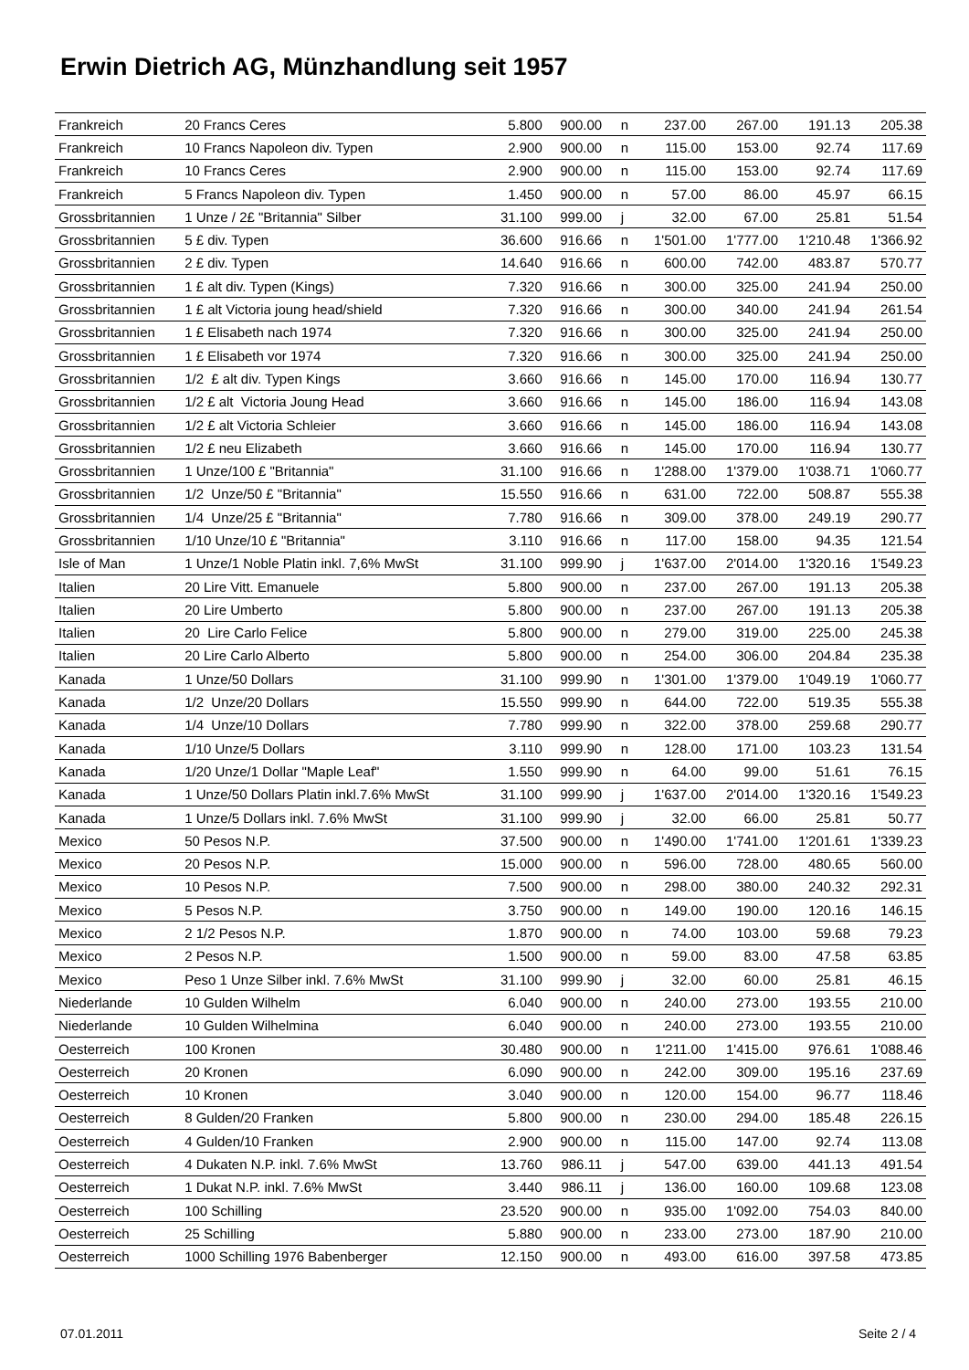Erwin Dietrich AG, Münzhandlung seit 1957
| Frankreich | 20 Francs Ceres | 5.800 | 900.00 | n | 237.00 | 267.00 | 191.13 | 205.38 |
| Frankreich | 10 Francs Napoleon div. Typen | 2.900 | 900.00 | n | 115.00 | 153.00 | 92.74 | 117.69 |
| Frankreich | 10 Francs Ceres | 2.900 | 900.00 | n | 115.00 | 153.00 | 92.74 | 117.69 |
| Frankreich | 5 Francs Napoleon div. Typen | 1.450 | 900.00 | n | 57.00 | 86.00 | 45.97 | 66.15 |
| Grossbritannien | 1 Unze / 2£ "Britannia" Silber | 31.100 | 999.00 | j | 32.00 | 67.00 | 25.81 | 51.54 |
| Grossbritannien | 5 £ div. Typen | 36.600 | 916.66 | n | 1'501.00 | 1'777.00 | 1'210.48 | 1'366.92 |
| Grossbritannien | 2 £ div. Typen | 14.640 | 916.66 | n | 600.00 | 742.00 | 483.87 | 570.77 |
| Grossbritannien | 1 £ alt div. Typen (Kings) | 7.320 | 916.66 | n | 300.00 | 325.00 | 241.94 | 250.00 |
| Grossbritannien | 1 £ alt Victoria joung head/shield | 7.320 | 916.66 | n | 300.00 | 340.00 | 241.94 | 261.54 |
| Grossbritannien | 1 £ Elisabeth nach 1974 | 7.320 | 916.66 | n | 300.00 | 325.00 | 241.94 | 250.00 |
| Grossbritannien | 1 £ Elisabeth vor 1974 | 7.320 | 916.66 | n | 300.00 | 325.00 | 241.94 | 250.00 |
| Grossbritannien | 1/2 £ alt div. Typen Kings | 3.660 | 916.66 | n | 145.00 | 170.00 | 116.94 | 130.77 |
| Grossbritannien | 1/2 £ alt Victoria Joung Head | 3.660 | 916.66 | n | 145.00 | 186.00 | 116.94 | 143.08 |
| Grossbritannien | 1/2 £ alt Victoria Schleier | 3.660 | 916.66 | n | 145.00 | 186.00 | 116.94 | 143.08 |
| Grossbritannien | 1/2 £ neu Elizabeth | 3.660 | 916.66 | n | 145.00 | 170.00 | 116.94 | 130.77 |
| Grossbritannien | 1 Unze/100 £ "Britannia" | 31.100 | 916.66 | n | 1'288.00 | 1'379.00 | 1'038.71 | 1'060.77 |
| Grossbritannien | 1/2 Unze/50 £ "Britannia" | 15.550 | 916.66 | n | 631.00 | 722.00 | 508.87 | 555.38 |
| Grossbritannien | 1/4 Unze/25 £ "Britannia" | 7.780 | 916.66 | n | 309.00 | 378.00 | 249.19 | 290.77 |
| Grossbritannien | 1/10 Unze/10 £ "Britannia" | 3.110 | 916.66 | n | 117.00 | 158.00 | 94.35 | 121.54 |
| Isle of Man | 1 Unze/1 Noble Platin inkl. 7,6% MwSt | 31.100 | 999.90 | j | 1'637.00 | 2'014.00 | 1'320.16 | 1'549.23 |
| Italien | 20 Lire Vitt. Emanuele | 5.800 | 900.00 | n | 237.00 | 267.00 | 191.13 | 205.38 |
| Italien | 20 Lire Umberto | 5.800 | 900.00 | n | 237.00 | 267.00 | 191.13 | 205.38 |
| Italien | 20 Lire Carlo Felice | 5.800 | 900.00 | n | 279.00 | 319.00 | 225.00 | 245.38 |
| Italien | 20 Lire Carlo Alberto | 5.800 | 900.00 | n | 254.00 | 306.00 | 204.84 | 235.38 |
| Kanada | 1 Unze/50 Dollars | 31.100 | 999.90 | n | 1'301.00 | 1'379.00 | 1'049.19 | 1'060.77 |
| Kanada | 1/2 Unze/20 Dollars | 15.550 | 999.90 | n | 644.00 | 722.00 | 519.35 | 555.38 |
| Kanada | 1/4 Unze/10 Dollars | 7.780 | 999.90 | n | 322.00 | 378.00 | 259.68 | 290.77 |
| Kanada | 1/10 Unze/5 Dollars | 3.110 | 999.90 | n | 128.00 | 171.00 | 103.23 | 131.54 |
| Kanada | 1/20 Unze/1 Dollar "Maple Leaf" | 1.550 | 999.90 | n | 64.00 | 99.00 | 51.61 | 76.15 |
| Kanada | 1 Unze/50 Dollars Platin inkl.7.6% MwSt | 31.100 | 999.90 | j | 1'637.00 | 2'014.00 | 1'320.16 | 1'549.23 |
| Kanada | 1 Unze/5 Dollars inkl. 7.6% MwSt | 31.100 | 999.90 | j | 32.00 | 66.00 | 25.81 | 50.77 |
| Mexico | 50 Pesos N.P. | 37.500 | 900.00 | n | 1'490.00 | 1'741.00 | 1'201.61 | 1'339.23 |
| Mexico | 20 Pesos N.P. | 15.000 | 900.00 | n | 596.00 | 728.00 | 480.65 | 560.00 |
| Mexico | 10 Pesos N.P. | 7.500 | 900.00 | n | 298.00 | 380.00 | 240.32 | 292.31 |
| Mexico | 5 Pesos N.P. | 3.750 | 900.00 | n | 149.00 | 190.00 | 120.16 | 146.15 |
| Mexico | 2 1/2 Pesos N.P. | 1.870 | 900.00 | n | 74.00 | 103.00 | 59.68 | 79.23 |
| Mexico | 2 Pesos N.P. | 1.500 | 900.00 | n | 59.00 | 83.00 | 47.58 | 63.85 |
| Mexico | Peso 1 Unze Silber inkl. 7.6% MwSt | 31.100 | 999.90 | j | 32.00 | 60.00 | 25.81 | 46.15 |
| Niederlande | 10 Gulden Wilhelm | 6.040 | 900.00 | n | 240.00 | 273.00 | 193.55 | 210.00 |
| Niederlande | 10 Gulden Wilhelmina | 6.040 | 900.00 | n | 240.00 | 273.00 | 193.55 | 210.00 |
| Oesterreich | 100 Kronen | 30.480 | 900.00 | n | 1'211.00 | 1'415.00 | 976.61 | 1'088.46 |
| Oesterreich | 20 Kronen | 6.090 | 900.00 | n | 242.00 | 309.00 | 195.16 | 237.69 |
| Oesterreich | 10 Kronen | 3.040 | 900.00 | n | 120.00 | 154.00 | 96.77 | 118.46 |
| Oesterreich | 8 Gulden/20 Franken | 5.800 | 900.00 | n | 230.00 | 294.00 | 185.48 | 226.15 |
| Oesterreich | 4 Gulden/10 Franken | 2.900 | 900.00 | n | 115.00 | 147.00 | 92.74 | 113.08 |
| Oesterreich | 4 Dukaten N.P. inkl. 7.6% MwSt | 13.760 | 986.11 | j | 547.00 | 639.00 | 441.13 | 491.54 |
| Oesterreich | 1 Dukat N.P. inkl. 7.6% MwSt | 3.440 | 986.11 | j | 136.00 | 160.00 | 109.68 | 123.08 |
| Oesterreich | 100 Schilling | 23.520 | 900.00 | n | 935.00 | 1'092.00 | 754.03 | 840.00 |
| Oesterreich | 25 Schilling | 5.880 | 900.00 | n | 233.00 | 273.00 | 187.90 | 210.00 |
| Oesterreich | 1000 Schilling 1976 Babenberger | 12.150 | 900.00 | n | 493.00 | 616.00 | 397.58 | 473.85 |
07.01.2011 Seite 2 / 4